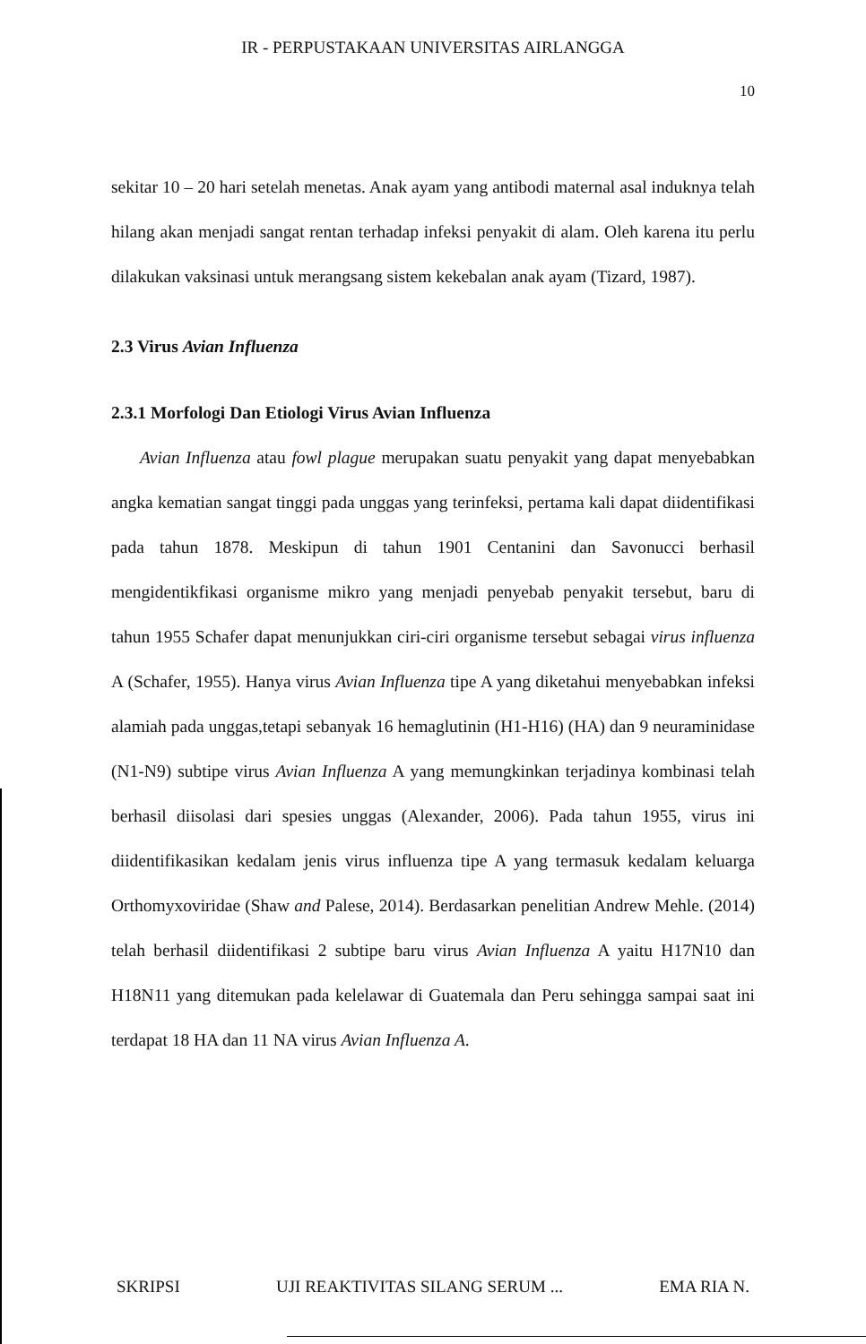IR - PERPUSTAKAAN UNIVERSITAS AIRLANGGA
10
sekitar 10 – 20 hari setelah menetas. Anak ayam yang antibodi maternal asal induknya telah hilang akan menjadi sangat rentan terhadap infeksi penyakit di alam. Oleh karena itu perlu dilakukan vaksinasi untuk merangsang sistem kekebalan anak ayam (Tizard, 1987).
2.3 Virus Avian Influenza
2.3.1 Morfologi Dan Etiologi Virus Avian Influenza
Avian Influenza atau fowl plague merupakan suatu penyakit yang dapat menyebabkan angka kematian sangat tinggi pada unggas yang terinfeksi, pertama kali dapat diidentifikasi pada tahun 1878. Meskipun di tahun 1901 Centanini dan Savonucci berhasil mengidentikfikasi organisme mikro yang menjadi penyebab penyakit tersebut, baru di tahun 1955 Schafer dapat menunjukkan ciri-ciri organisme tersebut sebagai virus influenza A (Schafer, 1955). Hanya virus Avian Influenza tipe A yang diketahui menyebabkan infeksi alamiah pada unggas,tetapi sebanyak 16 hemaglutinin (H1-H16) (HA) dan 9 neuraminidase (N1-N9) subtipe virus Avian Influenza A yang memungkinkan terjadinya kombinasi telah berhasil diisolasi dari spesies unggas (Alexander, 2006). Pada tahun 1955, virus ini diidentifikasikan kedalam jenis virus influenza tipe A yang termasuk kedalam keluarga Orthomyxoviridae (Shaw and Palese, 2014). Berdasarkan penelitian Andrew Mehle. (2014) telah berhasil diidentifikasi 2 subtipe baru virus Avian Influenza A yaitu H17N10 dan H18N11 yang ditemukan pada kelelawar di Guatemala dan Peru sehingga sampai saat ini terdapat 18 HA dan 11 NA virus Avian Influenza A.
SKRIPSI UJI REAKTIVITAS SILANG SERUM ... EMA RIA N.